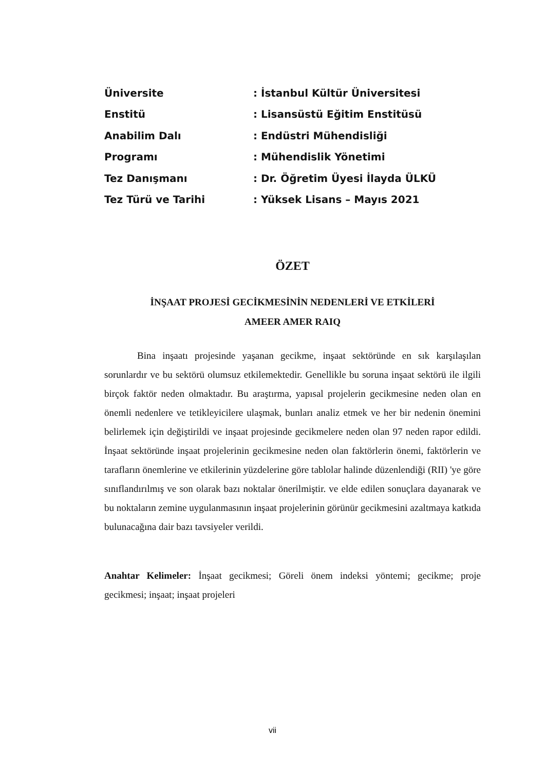| Üniversite | : İstanbul Kültür Üniversitesi |
| Enstitü | : Lisansüstü Eğitim Enstitüsü |
| Anabilim Dalı | : Endüstri Mühendisliği |
| Programı | : Mühendislik Yönetimi |
| Tez Danışmanı | : Dr. Öğretim Üyesi İlayda ÜLKÜ |
| Tez Türü ve Tarihi | : Yüksek Lisans – Mayıs 2021 |
ÖZET
İNŞAAT PROJESİ GECİKMESİNİN NEDENLERİ VE ETKİLERİ
AMEER AMER RAIQ
Bina inşaatı projesinde yaşanan gecikme, inşaat sektöründe en sık karşılaşılan sorunlardır ve bu sektörü olumsuz etkilemektedir. Genellikle bu soruna inşaat sektörü ile ilgili birçok faktör neden olmaktadır. Bu araştırma, yapısal projelerin gecikmesine neden olan en önemli nedenlere ve tetikleyicilere ulaşmak, bunları analiz etmek ve her bir nedenin önemini belirlemek için değiştirildi ve inşaat projesinde gecikmelere neden olan 97 neden rapor edildi. İnşaat sektöründe inşaat projelerinin gecikmesine neden olan faktörlerin önemi, faktörlerin ve tarafların önemlerine ve etkilerinin yüzdelerine göre tablolar halinde düzenlendiği (RII) 'ye göre sınıflandırılmış ve son olarak bazı noktalar önerilmiştir. ve elde edilen sonuçlara dayanarak ve bu noktaların zemine uygulanmasının inşaat projelerinin görünür gecikmesini azaltmaya katkıda bulunacağına dair bazı tavsiyeler verildi.
Anahtar Kelimeler: İnşaat gecikmesi; Göreli önem indeksi yöntemi; gecikme; proje gecikmesi; inşaat; inşaat projeleri
vii